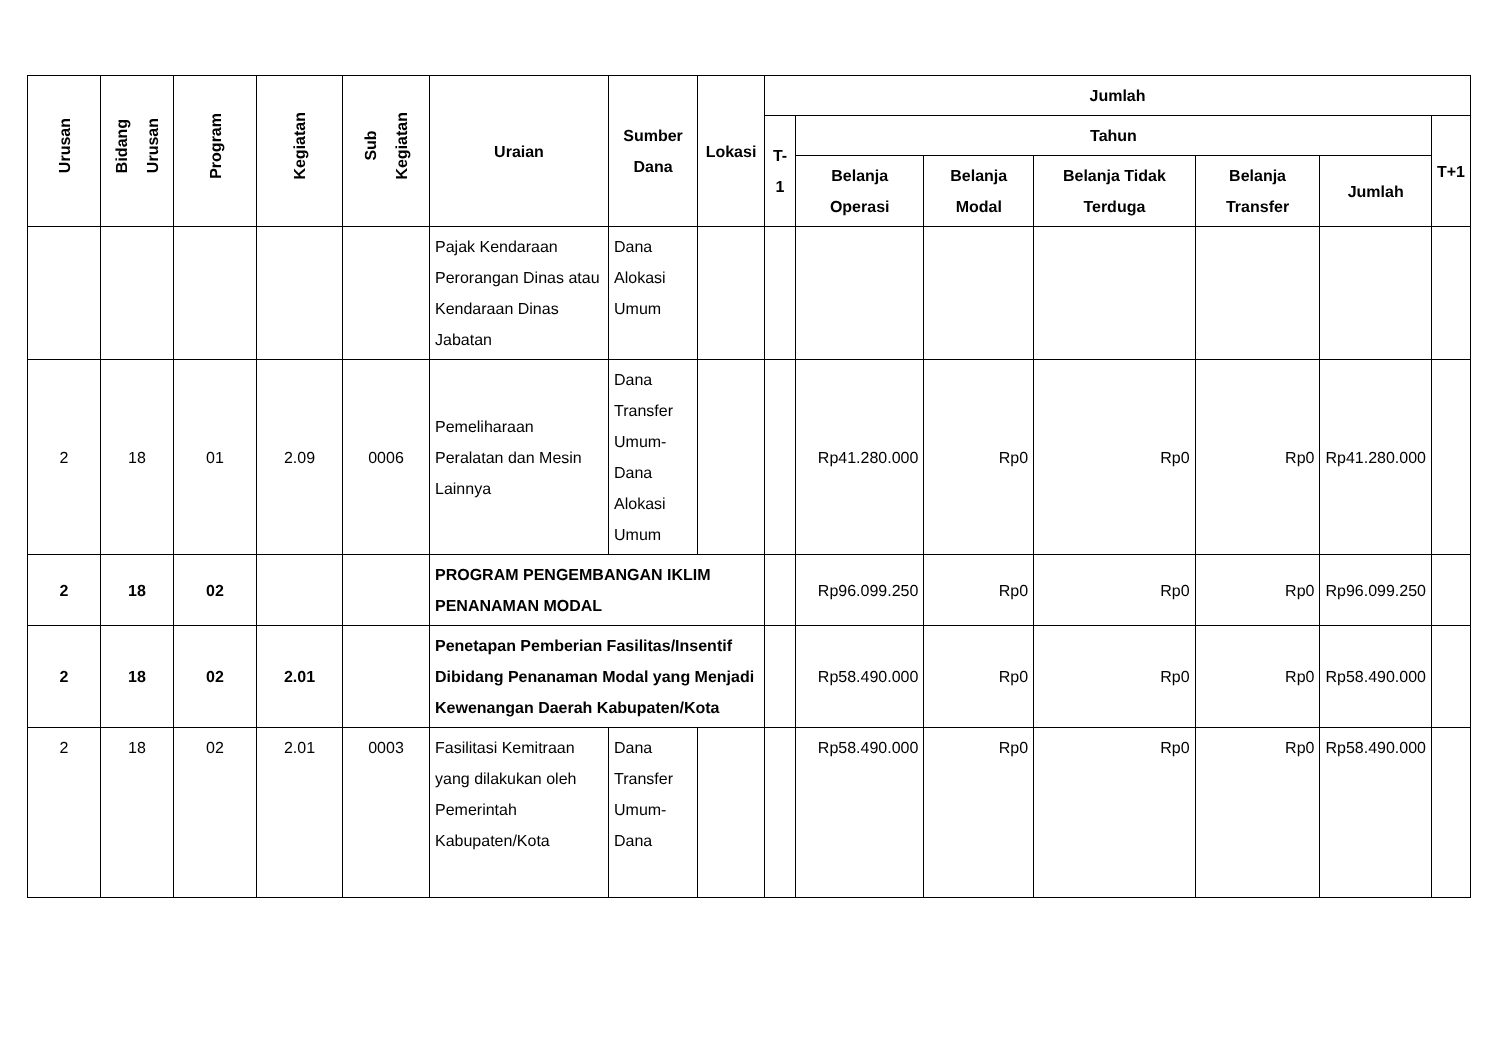| Urusan | Bidang Urusan | Program | Kegiatan | Sub Kegiatan | Uraian | Sumber Dana | Lokasi | Jumlah | | | | | | |
| --- | --- | --- | --- | --- | --- | --- | --- | --- | --- | --- | --- | --- | --- | --- |
| | | | | | | | | T-1 | Tahun | | | | | T+1 |
| | | | | | | | | | Belanja Operasi | Belanja Modal | Belanja Tidak Terduga | Belanja Transfer | Jumlah | |
| | | | | | Pajak Kendaraan Perorangan Dinas atau Kendaraan Dinas Jabatan | Dana Alokasi Umum | | | | | | | | |
| 2 | 18 | 01 | 2.09 | 0006 | Pemeliharaan Peralatan dan Mesin Lainnya | Dana Transfer Umum-Dana Alokasi Umum | | | Rp41.280.000 | Rp0 | Rp0 | Rp0 | Rp41.280.000 | |
| 2 | 18 | 02 | | | PROGRAM PENGEMBANGAN IKLIM PENANAMAN MODAL | | | | Rp96.099.250 | Rp0 | Rp0 | Rp0 | Rp96.099.250 | |
| 2 | 18 | 02 | 2.01 | | Penetapan Pemberian Fasilitas/Insentif Dibidang Penanaman Modal yang Menjadi Kewenangan Daerah Kabupaten/Kota | | | | Rp58.490.000 | Rp0 | Rp0 | Rp0 | Rp58.490.000 | |
| 2 | 18 | 02 | 2.01 | 0003 | Fasilitasi Kemitraan yang dilakukan oleh Pemerintah Kabupaten/Kota | Dana Transfer Umum-Dana | | | Rp58.490.000 | Rp0 | Rp0 | Rp0 | Rp58.490.000 | |